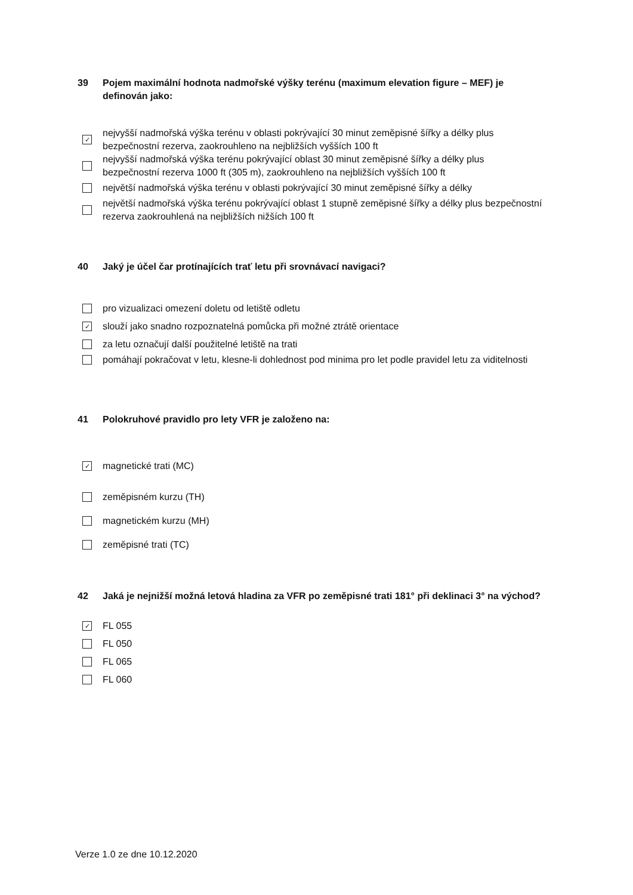39 Pojem maximální hodnota nadmořské výšky terénu (maximum elevation figure – MEF) je definován jako:
✓ nejvyšší nadmořská výška terénu v oblasti pokrývající 30 minut zeměpisné šířky a délky plus bezpečnostní rezerva, zaokrouhleno na nejbližších vyšších 100 ft
nejvyšší nadmořská výška terénu pokrývající oblast 30 minut zeměpisné šířky a délky plus bezpečnostní rezerva 1000 ft (305 m), zaokrouhleno na nejbližších vyšších 100 ft
největší nadmořská výška terénu v oblasti pokrývající 30 minut zeměpisné šířky a délky
největší nadmořská výška terénu pokrývající oblast 1 stupně zeměpisné šířky a délky plus bezpečnostní rezerva zaokrouhlená na nejbližších nižších 100 ft
40 Jaký je účel čar protínajících trať letu při srovnávací navigaci?
pro vizualizaci omezení doletu od letiště odletu
✓ slouží jako snadno rozpoznatelná pomůcka při možné ztrátě orientace
za letu označují další použitelné letiště na trati
pomáhají pokračovat v letu, klesne-li dohlednost pod minima pro let podle pravidel letu za viditelnosti
41 Polokruhové pravidlo pro lety VFR je založeno na:
✓ magnetické trati (MC)
zeměpisném kurzu (TH)
magnetickém kurzu (MH)
zeměpisné trati (TC)
42 Jaká je nejnižší možná letová hladina za VFR po zeměpisné trati 181° při deklinaci 3° na východ?
✓ FL 055
FL 050
FL 065
FL 060
Verze 1.0 ze dne 10.12.2020